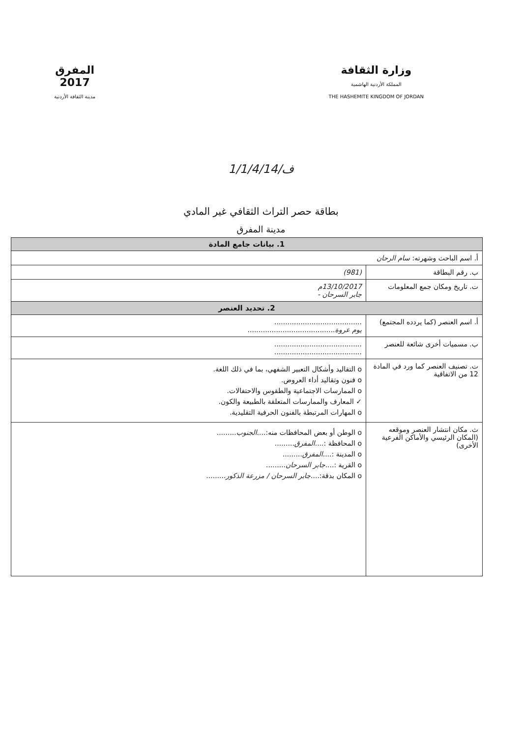المفرق
2017
مدينة الثقافة الأردنية
وزارة الثقافة
المملكة الأردنية الهاشمية
THE HASHEMITE KINGDOM OF JORDAN
ف/1/1/4/14
بطاقة حصر التراث الثقافي غير المادي
مدينة المفرق
| 1. بيانات جامع المادة | |
| --- | --- |
| أ. اسم الباحث وشهرته: سام الرحان | |
| ب. رقم البطاقة | (981) |
| ت. تاريخ ومكان جمع المعلومات | 13/10/2017م جابر السرحان - |
| 2. تحديد العنصر | |
| أ. اسم العنصر (كما يردده المجتمع) | ........................................ يوم عروة ........................................ |
| ب. مسميات أخرى شائعة للعنصر | ........................................ ........................................ |
| ت. تصنيف العنصر كما ورد في المادة 12 من الاتفاقية | o التقاليد وأشكال التعبير الشفهي، بما في ذلك اللغة. o فنون وتقاليد أداء العروض. o الممارسات الاجتماعية والطقوس والاحتفالات. ✓ المعارف والممارسات المتعلقة بالطبيعة والكون. o المهارات المرتبطة بالفنون الحرفية التقليدية. |
| ث. مكان انتشار العنصر وموقعه (المكان الرئيسي والأماكن الفرعية الأخرى) | o الوطن أو بعض المحافظات منه:.... الجنوب ......... o المحافظة :.... المفرق ......... o المدينة :.... المفرق ......... o القرية :.... جابر السرحان ......... o المكان بدقة:.... جابر السرحان / مزرعة الذكور ......... |